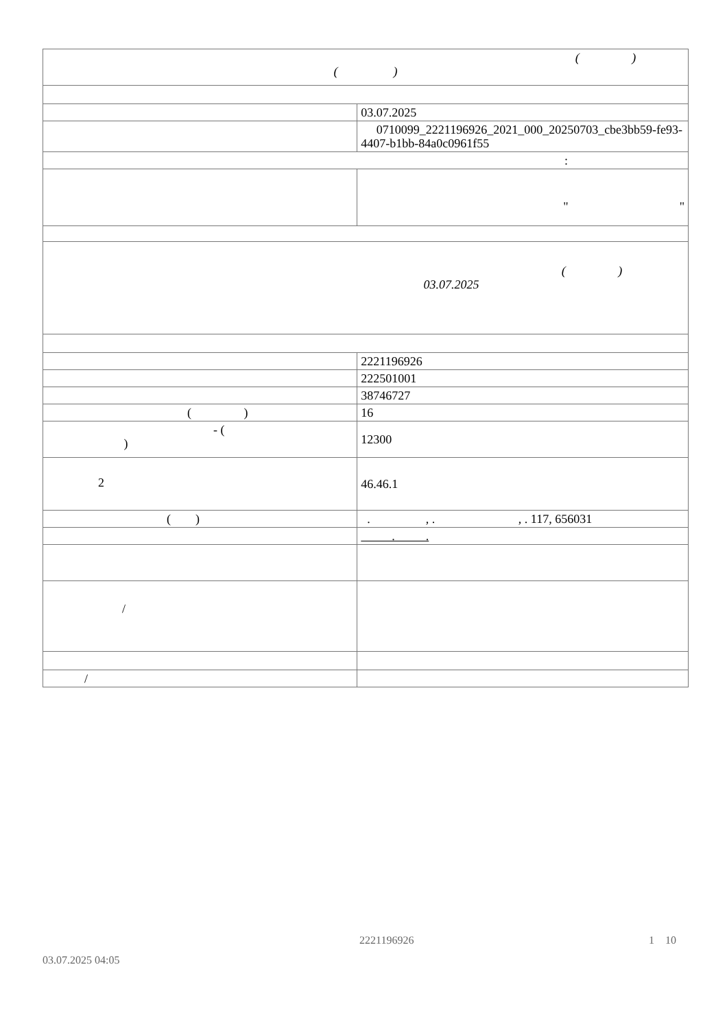| ( ) ( ) | |
| | 03.07.2025 |
| | 0710099_2221196926_2021_000_20250703_cbe3bb59-fe93-4407-b1bb-84a0c0961f55 |
| : | |
| | " " |
| ( ) 03.07.2025 | |
| | 2221196926 |
| | 222501001 |
| | 38746727 |
| ( ) | 16 |
| - ( ) | 12300 |
| 2 | 46.46.1 |
| ( ) | . , . , . 117, 656031 |
| | . . |
| / | |
| / | |
2221196926 1 10
03.07.2025 04:05